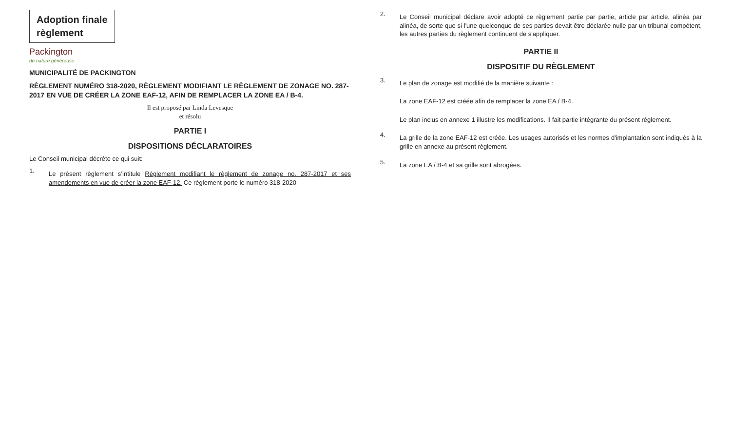Adoption finale
règlement
Packington
de nature généreuse
MUNICIPALITÉ DE PACKINGTON
RÈGLEMENT NUMÉRO 318-2020, RÈGLEMENT MODIFIANT LE RÈGLEMENT DE ZONAGE NO. 287-2017 EN VUE DE CRÉER LA ZONE EAF-12, AFIN DE REMPLACER LA ZONE EA / B-4.
Il est proposé par Linda Levesque
et résolu
PARTIE I
DISPOSITIONS DÉCLARATOIRES
Le Conseil municipal décrète ce qui suit:
1.
Le présent règlement s’intitule Règlement modifiant le règlement de zonage no. 287-2017 et ses amendements en vue de créer la zone EAF-12. Ce règlement porte le numéro 318-2020
2.
Le Conseil municipal déclare avoir adopté ce règlement partie par partie, article par article, alinéa par alinéa, de sorte que si l'une quelconque de ses parties devait être déclarée nulle par un tribunal compétent, les autres parties du règlement continuent de s'appliquer.
PARTIE II
DISPOSITIF DU RÈGLEMENT
3.
Le plan de zonage est modifié de la manière suivante :
La zone EAF-12 est créée afin de remplacer la zone EA / B-4.
Le plan inclus en annexe 1 illustre les modifications. Il fait partie intégrante du présent règlement.
4.
La grille de la zone EAF-12 est créée. Les usages autorisés et les normes d'implantation sont indiqués à la grille en annexe au présent règlement.
5.
La zone EA / B-4 et sa grille sont abrogées.